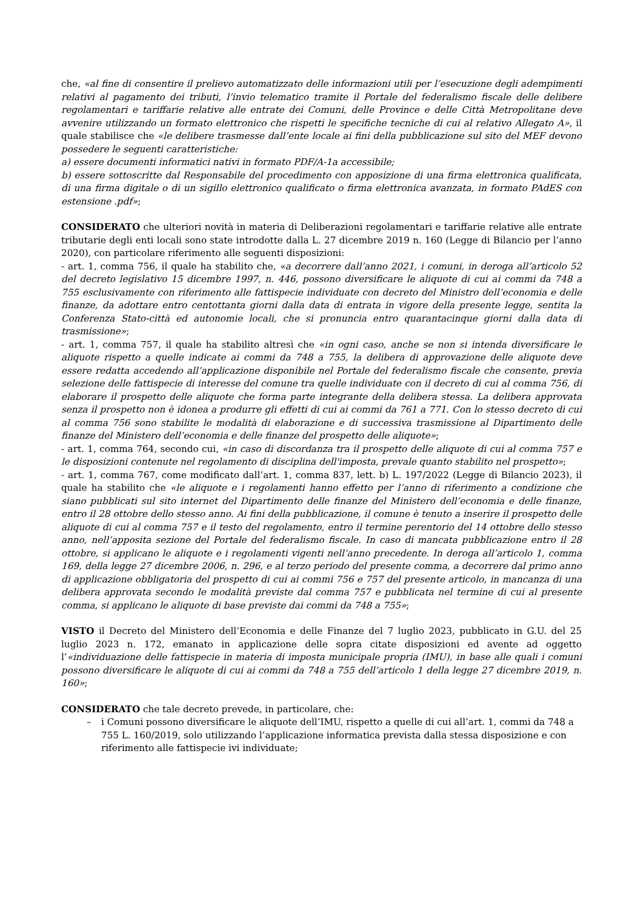che, «al fine di consentire il prelievo automatizzato delle informazioni utili per l’esecuzione degli adempimenti relativi al pagamento dei tributi, l’invio telematico tramite il Portale del federalismo fiscale delle delibere regolamentari e tariffarie relative alle entrate dei Comuni, delle Province e delle Città Metropolitane deve avvenire utilizzando un formato elettronico che rispetti le specifiche tecniche di cui al relativo Allegato A», il quale stabilisce che «le delibere trasmesse dall’ente locale ai fini della pubblicazione sul sito del MEF devono possedere le seguenti caratteristiche:
a) essere documenti informatici nativi in formato PDF/A-1a accessibile;
b) essere sottoscritte dal Responsabile del procedimento con apposizione di una firma elettronica qualificata, di una firma digitale o di un sigillo elettronico qualificato o firma elettronica avanzata, in formato PAdES con estensione .pdf»;
CONSIDERATO che ulteriori novità in materia di Deliberazioni regolamentari e tariffarie relative alle entrate tributarie degli enti locali sono state introdotte dalla L. 27 dicembre 2019 n. 160 (Legge di Bilancio per l’anno 2020), con particolare riferimento alle seguenti disposizioni:
- art. 1, comma 756, il quale ha stabilito che, «a decorrere dall’anno 2021, i comuni, in deroga all’articolo 52 del decreto legislativo 15 dicembre 1997, n. 446, possono diversificare le aliquote di cui ai commi da 748 a 755 esclusivamente con riferimento alle fattispecie individuate con decreto del Ministro dell’economia e delle finanze, da adottare entro centottanta giorni dalla data di entrata in vigore della presente legge, sentita la Conferenza Stato-città ed autonomie locali, che si pronuncia entro quarantacinque giorni dalla data di trasmissione»;
- art. 1, comma 757, il quale ha stabilito altresì che «in ogni caso, anche se non si intenda diversificare le aliquote rispetto a quelle indicate ai commi da 748 a 755, la delibera di approvazione delle aliquote deve essere redatta accedendo all’applicazione disponibile nel Portale del federalismo fiscale che consente, previa selezione delle fattispecie di interesse del comune tra quelle individuate con il decreto di cui al comma 756, di elaborare il prospetto delle aliquote che forma parte integrante della delibera stessa. La delibera approvata senza il prospetto non è idonea a produrre gli effetti di cui ai commi da 761 a 771. Con lo stesso decreto di cui al comma 756 sono stabilite le modalità di elaborazione e di successiva trasmissione al Dipartimento delle finanze del Ministero dell’economia e delle finanze del prospetto delle aliquote»;
- art. 1, comma 764, secondo cui, «in caso di discordanza tra il prospetto delle aliquote di cui al comma 757 e le disposizioni contenute nel regolamento di disciplina dell'imposta, prevale quanto stabilito nel prospetto»;
- art. 1, comma 767, come modificato dall’art. 1, comma 837, lett. b) L. 197/2022 (Legge di Bilancio 2023), il quale ha stabilito che «le aliquote e i regolamenti hanno effetto per l’anno di riferimento a condizione che siano pubblicati sul sito internet del Dipartimento delle finanze del Ministero dell’economia e delle finanze, entro il 28 ottobre dello stesso anno. Ai fini della pubblicazione, il comune è tenuto a inserire il prospetto delle aliquote di cui al comma 757 e il testo del regolamento, entro il termine perentorio del 14 ottobre dello stesso anno, nell’apposita sezione del Portale del federalismo fiscale. In caso di mancata pubblicazione entro il 28 ottobre, si applicano le aliquote e i regolamenti vigenti nell’anno precedente. In deroga all’articolo 1, comma 169, della legge 27 dicembre 2006, n. 296, e al terzo periodo del presente comma, a decorrere dal primo anno di applicazione obbligatoria del prospetto di cui ai commi 756 e 757 del presente articolo, in mancanza di una delibera approvata secondo le modalità previste dal comma 757 e pubblicata nel termine di cui al presente comma, si applicano le aliquote di base previste dai commi da 748 a 755»;
VISTO il Decreto del Ministero dell’Economia e delle Finanze del 7 luglio 2023, pubblicato in G.U. del 25 luglio 2023 n. 172, emanato in applicazione delle sopra citate disposizioni ed avente ad oggetto l’«individuazione delle fattispecie in materia di imposta municipale propria (IMU), in base alle quali i comuni possono diversificare le aliquote di cui ai commi da 748 a 755 dell’articolo 1 della legge 27 dicembre 2019, n. 160»;
CONSIDERATO che tale decreto prevede, in particolare, che:
– i Comuni possono diversificare le aliquote dell’IMU, rispetto a quelle di cui all’art. 1, commi da 748 a 755 L. 160/2019, solo utilizzando l’applicazione informatica prevista dalla stessa disposizione e con riferimento alle fattispecie ivi individuate;